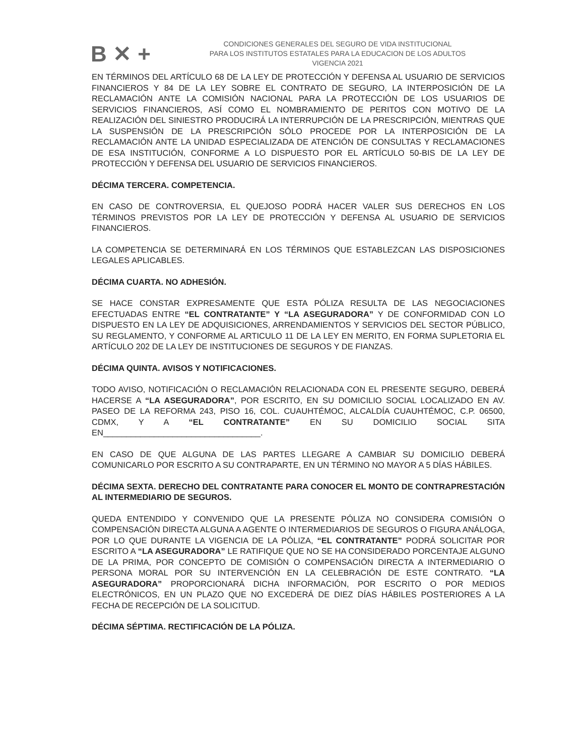B ✕ +
CONDICIONES GENERALES DEL SEGURO DE VIDA INSTITUCIONAL
PARA LOS INSTITUTOS ESTATALES PARA LA EDUCACION DE LOS ADULTOS
VIGENCIA 2021
EN TÉRMINOS DEL ARTÍCULO 68 DE LA LEY DE PROTECCIÓN Y DEFENSA AL USUARIO DE SERVICIOS FINANCIEROS Y 84 DE LA LEY SOBRE EL CONTRATO DE SEGURO, LA INTERPOSICIÓN DE LA RECLAMACIÓN ANTE LA COMISIÓN NACIONAL PARA LA PROTECCIÓN DE LOS USUARIOS DE SERVICIOS FINANCIEROS, ASÍ COMO EL NOMBRAMIENTO DE PERITOS CON MOTIVO DE LA REALIZACIÓN DEL SINIESTRO PRODUCIRÁ LA INTERRUPCIÓN DE LA PRESCRIPCIÓN, MIENTRAS QUE LA SUSPENSIÓN DE LA PRESCRIPCIÓN SÓLO PROCEDE POR LA INTERPOSICIÓN DE LA RECLAMACIÓN ANTE LA UNIDAD ESPECIALIZADA DE ATENCIÓN DE CONSULTAS Y RECLAMACIONES DE ESA INSTITUCIÓN, CONFORME A LO DISPUESTO POR EL ARTÍCULO 50-BIS DE LA LEY DE PROTECCIÓN Y DEFENSA DEL USUARIO DE SERVICIOS FINANCIEROS.
DÉCIMA TERCERA. COMPETENCIA.
EN CASO DE CONTROVERSIA, EL QUEJOSO PODRÁ HACER VALER SUS DERECHOS EN LOS TÉRMINOS PREVISTOS POR LA LEY DE PROTECCIÓN Y DEFENSA AL USUARIO DE SERVICIOS FINANCIEROS.
LA COMPETENCIA SE DETERMINARÁ EN LOS TÉRMINOS QUE ESTABLEZCAN LAS DISPOSICIONES LEGALES APLICABLES.
DÉCIMA CUARTA. NO ADHESIÓN.
SE HACE CONSTAR EXPRESAMENTE QUE ESTA PÓLIZA RESULTA DE LAS NEGOCIACIONES EFECTUADAS ENTRE “EL CONTRATANTE” Y “LA ASEGURADORA” Y DE CONFORMIDAD CON LO DISPUESTO EN LA LEY DE ADQUISICIONES, ARRENDAMIENTOS Y SERVICIOS DEL SECTOR PÚBLICO, SU REGLAMENTO, Y CONFORME AL ARTICULO 11 DE LA LEY EN MERITO, EN FORMA SUPLETORIA EL ARTÍCULO 202 DE LA LEY DE INSTITUCIONES DE SEGUROS Y DE FIANZAS.
DÉCIMA QUINTA. AVISOS Y NOTIFICACIONES.
TODO AVISO, NOTIFICACIÓN O RECLAMACIÓN RELACIONADA CON EL PRESENTE SEGURO, DEBERÁ HACERSE A “LA ASEGURADORA”, POR ESCRITO, EN SU DOMICILIO SOCIAL LOCALIZADO EN AV. PASEO DE LA REFORMA 243, PISO 16, COL. CUAUHTÉMOC, ALCALDÍA CUAUHTÉMOC, C.P. 06500, CDMX, Y A “EL CONTRATANTE” EN SU DOMICILIO SOCIAL SITA EN__________________________________.
EN CASO DE QUE ALGUNA DE LAS PARTES LLEGARE A CAMBIAR SU DOMICILIO DEBERÁ COMUNICARLO POR ESCRITO A SU CONTRAPARTE, EN UN TÉRMINO NO MAYOR A 5 DÍAS HÁBILES.
DÉCIMA SEXTA. DERECHO DEL CONTRATANTE PARA CONOCER EL MONTO DE CONTRAPRESTACIÓN AL INTERMEDIARIO DE SEGUROS.
QUEDA ENTENDIDO Y CONVENIDO QUE LA PRESENTE PÓLIZA NO CONSIDERA COMISIÓN O COMPENSACIÓN DIRECTA ALGUNA A AGENTE O INTERMEDIARIOS DE SEGUROS O FIGURA ANÁLOGA, POR LO QUE DURANTE LA VIGENCIA DE LA PÓLIZA, “EL CONTRATANTE” PODRÁ SOLICITAR POR ESCRITO A “LA ASEGURADORA” LE RATIFIQUE QUE NO SE HA CONSIDERADO PORCENTAJE ALGUNO DE LA PRIMA, POR CONCEPTO DE COMISIÓN O COMPENSACIÓN DIRECTA A INTERMEDIARIO O PERSONA MORAL POR SU INTERVENCIÓN EN LA CELEBRACIÓN DE ESTE CONTRATO. “LA ASEGURADORA” PROPORCIONARÁ DICHA INFORMACIÓN, POR ESCRITO O POR MEDIOS ELECTRÓNICOS, EN UN PLAZO QUE NO EXCEDERÁ DE DIEZ DÍAS HÁBILES POSTERIORES A LA FECHA DE RECEPCIÓN DE LA SOLICITUD.
DÉCIMA SÉPTIMA. RECTIFICACIÓN DE LA PÓLIZA.